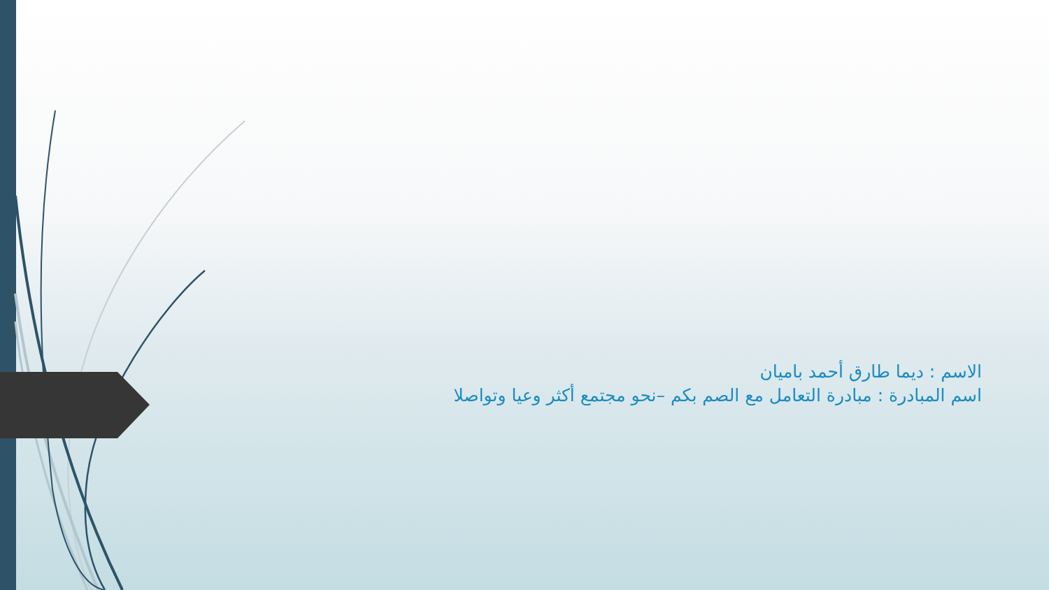الاسم : ديما طارق أحمد باميان
اسم المبادرة : مبادرة التعامل مع الصم بكم –نحو مجتمع أكثر وعيا وتواصلا